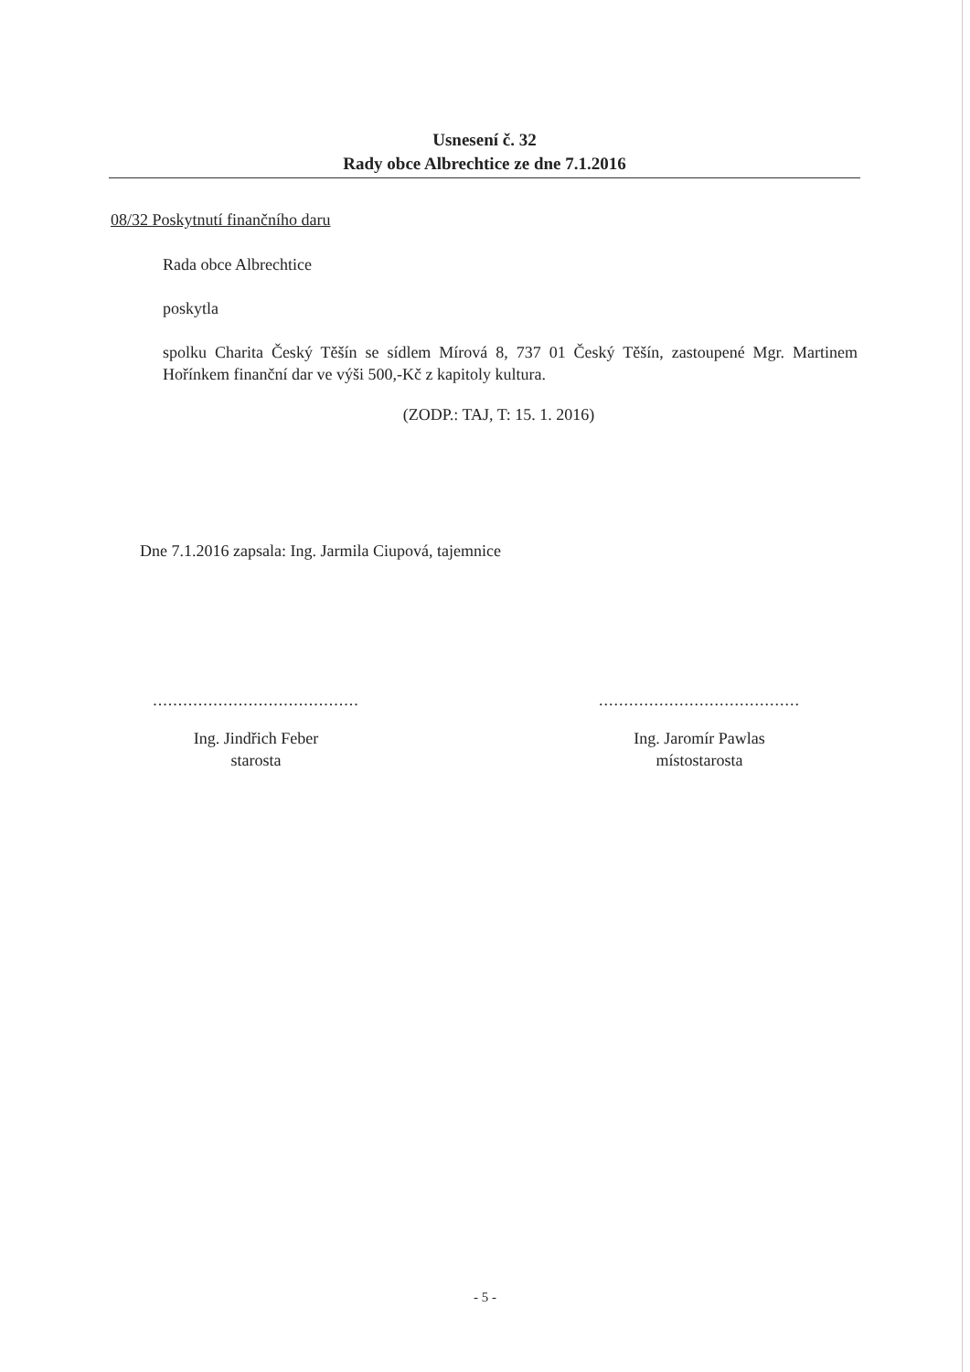Usnesení č. 32
Rady obce Albrechtice ze dne 7.1.2016
08/32 Poskytnutí finančního daru
Rada obce Albrechtice
poskytla
spolku Charita Český Těšín se sídlem Mírová 8, 737 01 Český Těšín, zastoupené Mgr. Martinem Hořínkem finanční dar ve výši 500,-Kč z kapitoly kultura.
(ZODP.: TAJ, T: 15. 1. 2016)
Dne 7.1.2016 zapsala: Ing. Jarmila Ciupová, tajemnice
.........................................
Ing. Jindřich Feber
starosta
........................................
Ing. Jaromír Pawlas
místostarosta
- 5 -